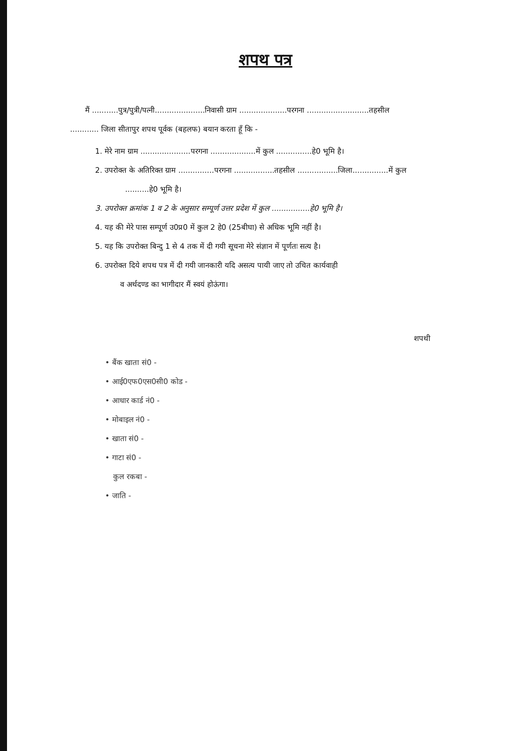शपथ पत्र
मैं ...........पुत्र/पुत्री/पत्नी.....................निवासी ग्राम ....................परगना ..........................तहसील
............ जिला सीतापुर शपथ पूर्वक (बहलफ) बयान करता हूँ कि -
1. मेरे नाम ग्राम .....................परगना ...................में कुल ...............हे0 भूमि है।
2. उपरोक्त के अतिरिक्त ग्राम ...............परगना .................तहसील .................जिला...............में कुल
..........हे0 भूमि है।
3. उपरोक्त क्रमांक 1 व 2 के अनुसार सम्पूर्ण उत्तर प्रदेश में कुल ................हे0 भूमि है।
4. यह की मेरे पास सम्पूर्ण उ0प्र0 में कुल 2 हे0 (25बीघा) से अधिक भूमि नहीं है।
5. यह कि उपरोक्त बिन्दु 1 से 4 तक में दी गयी सूचना मेरे संज्ञान में पूर्णतः सत्य है।
6. उपरोक्त दिये शपथ पत्र में दी गयी जानकारी यदि असत्य पायी जाए तो उचित कार्यवाही
व अर्थदण्ड का भागीदार मैं स्वयं होऊंगा।
शपथी
• बैंक खाता सं0 -
• आई0एफ0एस0सी0 कोड -
• आधार कार्ड नं0 -
• मोबाइल नं0 -
• खाता सं0 -
• गाटा सं0 -
कुल रकबा -
• जाति -